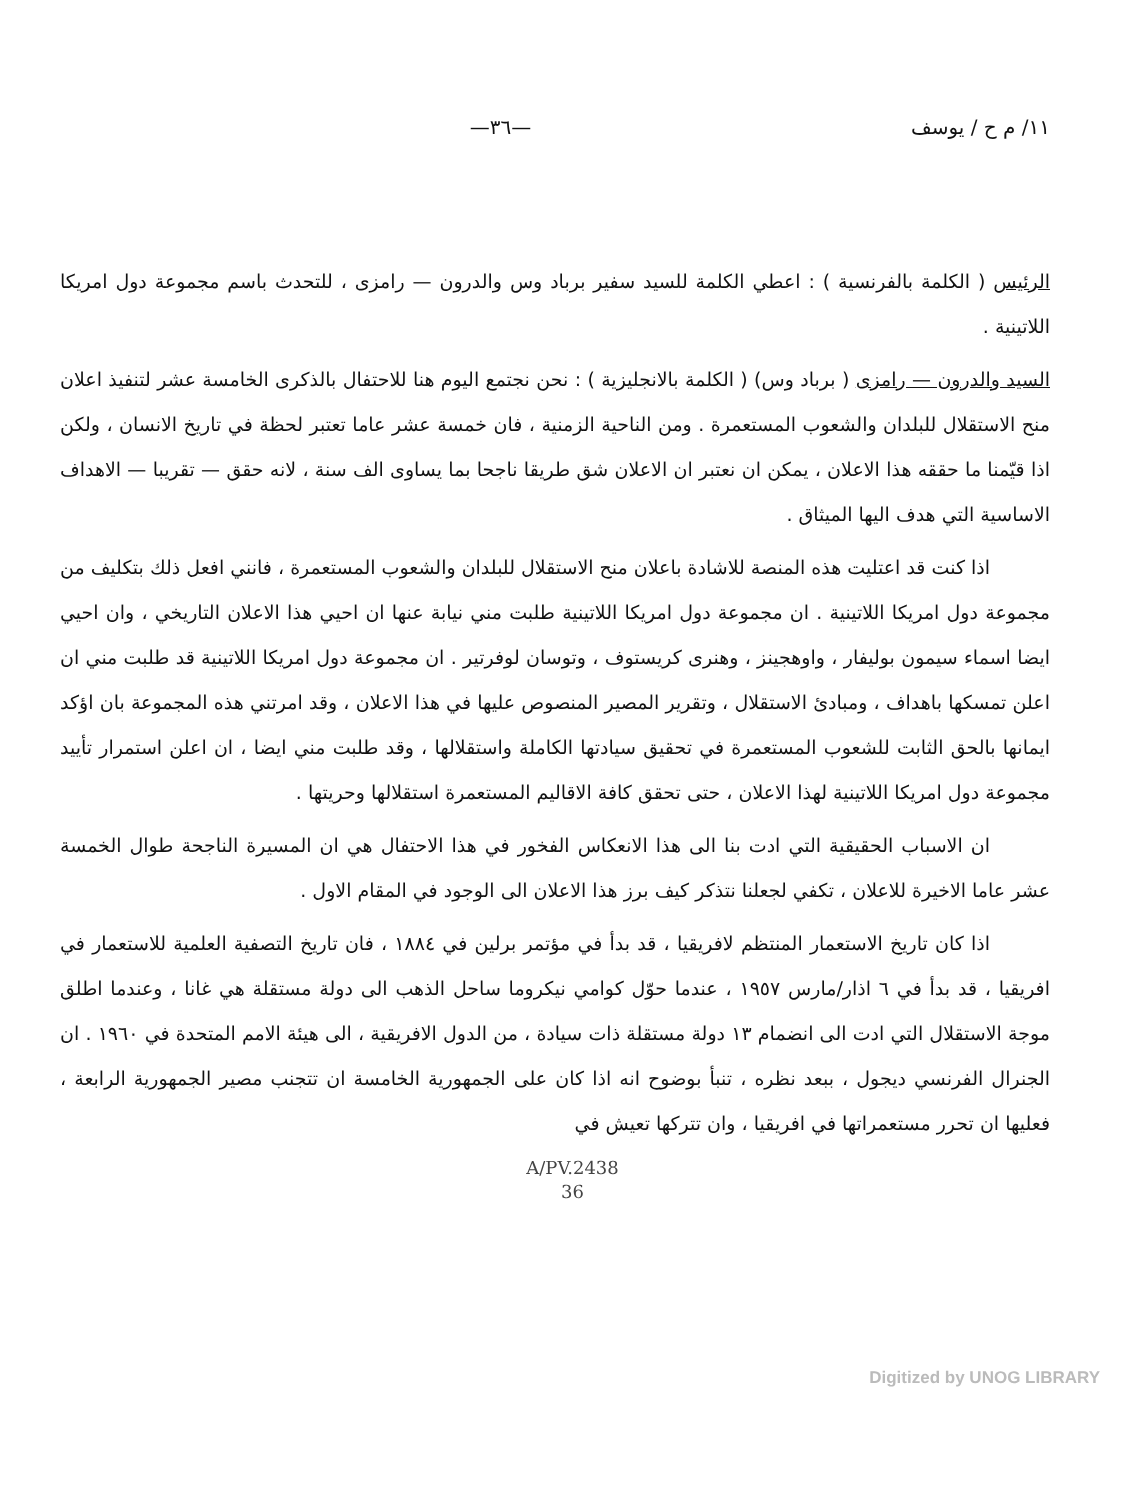١١/ م ح / يوسف —٣٦—
الرئيس ( الكلمة بالفرنسية ) : اعطي الكلمة للسيد سفير برباد وس والدرون — رامزى ، للتحدث باسم مجموعة دول امريكا اللاتينية .
السيد والدرون — رامزى ( برباد وس) ( الكلمة بالانجليزية ) : نحن نجتمع اليوم هنا للاحتفال بالذكرى الخامسة عشر لتنفيذ اعلان منح الاستقلال للبلدان والشعوب المستعمرة . ومن الناحية الزمنية ، فان خمسة عشر عاما تعتبر لحظة في تاريخ الانسان ، ولكن اذا قيّمنا ما حققه هذا الاعلان ، يمكن ان نعتبر ان الاعلان شق طريقا ناجحا بما يساوى الف سنة ، لانه حقق — تقريبا — الاهداف الاساسية التي هدف اليها الميثاق .
اذا كنت قد اعتليت هذه المنصة للاشادة باعلان منح الاستقلال للبلدان والشعوب المستعمرة ، فانني افعل ذلك بتكليف من مجموعة دول امريكا اللاتينية . ان مجموعة دول امريكا اللاتينية طلبت مني نيابة عنها ان احيي هذا الاعلان التاريخي ، وان احيي ايضا اسماء سيمون بوليفار ، واوهجينز ، وهنرى كريستوف ، وتوسان لوفرتير . ان مجموعة دول امريكا اللاتينية قد طلبت مني ان اعلن تمسكها باهداف ، ومبادئ الاستقلال ، وتقرير المصير المنصوص عليها في هذا الاعلان ، وقد امرتني هذه المجموعة بان اؤكد ايمانها بالحق الثابت للشعوب المستعمرة في تحقيق سيادتها الكاملة واستقلالها ، وقد طلبت مني ايضا ، ان اعلن استمرار تأييد مجموعة دول امريكا اللاتينية لهذا الاعلان ، حتى تحقق كافة الاقاليم المستعمرة استقلالها وحريتها .
ان الاسباب الحقيقية التي ادت بنا الى هذا الانعكاس الفخور في هذا الاحتفال هي ان المسيرة الناجحة طوال الخمسة عشر عاما الاخيرة للاعلان ، تكفي لجعلنا نتذكر كيف برز هذا الاعلان الى الوجود في المقام الاول .
اذا كان تاريخ الاستعمار المنتظم لافريقيا ، قد بدأ في مؤتمر برلين في ١٨٨٤ ، فان تاريخ التصفية العلمية للاستعمار في افريقيا ، قد بدأ في ٦ اذار/مارس ١٩٥٧ ، عندما حوّل كوامي نيكروما ساحل الذهب الى دولة مستقلة هي غانا ، وعندما اطلق موجة الاستقلال التي ادت الى انضمام ١٣ دولة مستقلة ذات سيادة ، من الدول الافريقية ، الى هيئة الامم المتحدة في ١٩٦٠ . ان الجنرال الفرنسي ديجول ، ببعد نظره ، تنبأ بوضوح انه اذا كان على الجمهورية الخامسة ان تتجنب مصير الجمهورية الرابعة ، فعليها ان تحرر مستعمراتها في افريقيا ، وان تتركها تعيش في
A/PV.2438
36
Digitized by UNOG LIBRARY